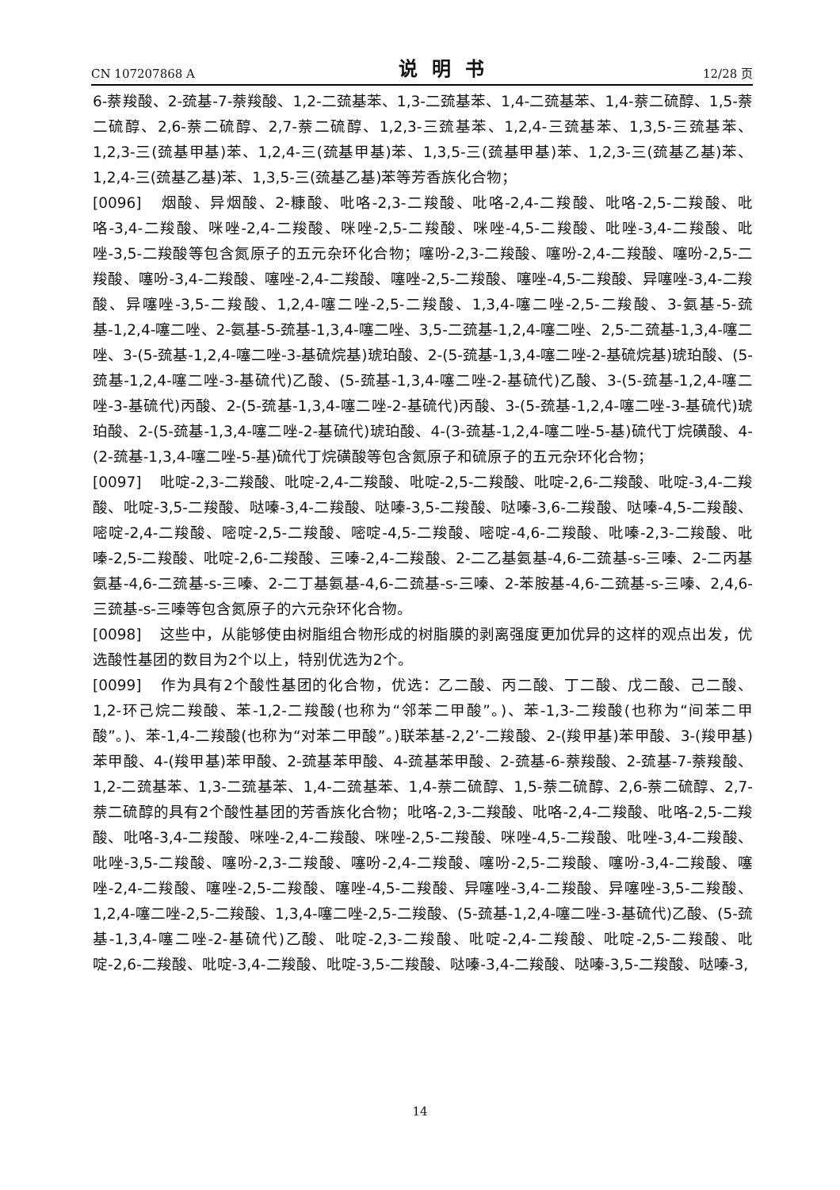CN 107207868 A 说明书 12/28 页
6-萘羧酸、2-巯基-7-萘羧酸、1,2-二巯基苯、1,3-二巯基苯、1,4-二巯基苯、1,4-萘二硫醇、1,5-萘二硫醇、2,6-萘二硫醇、2,7-萘二硫醇、1,2,3-三巯基苯、1,2,4-三巯基苯、1,3,5-三巯基苯、1,2,3-三(巯基甲基)苯、1,2,4-三(巯基甲基)苯、1,3,5-三(巯基甲基)苯、1,2,3-三(巯基乙基)苯、1,2,4-三(巯基乙基)苯、1,3,5-三(巯基乙基)苯等芳香族化合物；
[0096] 烟酸、异烟酸、2-糠酸、吡咯-2,3-二羧酸、吡咯-2,4-二羧酸、吡咯-2,5-二羧酸、吡咯-3,4-二羧酸、咪唑-2,4-二羧酸、咪唑-2,5-二羧酸、咪唑-4,5-二羧酸、吡唑-3,4-二羧酸、吡唑-3,5-二羧酸等包含氮原子的五元杂环化合物；噻吩-2,3-二羧酸、噻吩-2,4-二羧酸、噻吩-2,5-二羧酸、噻吩-3,4-二羧酸、噻唑-2,4-二羧酸、噻唑-2,5-二羧酸、噻唑-4,5-二羧酸、异噻唑-3,4-二羧酸、异噻唑-3,5-二羧酸、1,2,4-噻二唑-2,5-二羧酸、1,3,4-噻二唑-2,5-二羧酸、3-氨基-5-巯基-1,2,4-噻二唑、2-氨基-5-巯基-1,3,4-噻二唑、3,5-二巯基-1,2,4-噻二唑、2,5-二巯基-1,3,4-噻二唑、3-(5-巯基-1,2,4-噻二唑-3-基硫烷基)琥珀酸、2-(5-巯基-1,3,4-噻二唑-2-基硫烷基)琥珀酸、(5-巯基-1,2,4-噻二唑-3-基硫代)乙酸、(5-巯基-1,3,4-噻二唑-2-基硫代)乙酸、3-(5-巯基-1,2,4-噻二唑-3-基硫代)丙酸、2-(5-巯基-1,3,4-噻二唑-2-基硫代)丙酸、3-(5-巯基-1,2,4-噻二唑-3-基硫代)琥珀酸、2-(5-巯基-1,3,4-噻二唑-2-基硫代)琥珀酸、4-(3-巯基-1,2,4-噻二唑-5-基)硫代丁烷磺酸、4-(2-巯基-1,3,4-噻二唑-5-基)硫代丁烷磺酸等包含氮原子和硫原子的五元杂环化合物；
[0097] 吡啶-2,3-二羧酸、吡啶-2,4-二羧酸、吡啶-2,5-二羧酸、吡啶-2,6-二羧酸、吡啶-3,4-二羧酸、吡啶-3,5-二羧酸、哒嗪-3,4-二羧酸、哒嗪-3,5-二羧酸、哒嗪-3,6-二羧酸、哒嗪-4,5-二羧酸、嘧啶-2,4-二羧酸、嘧啶-2,5-二羧酸、嘧啶-4,5-二羧酸、嘧啶-4,6-二羧酸、吡嗪-2,3-二羧酸、吡嗪-2,5-二羧酸、吡啶-2,6-二羧酸、三嗪-2,4-二羧酸、2-二乙基氨基-4,6-二巯基-s-三嗪、2-二丙基氨基-4,6-二巯基-s-三嗪、2-二丁基氨基-4,6-二巯基-s-三嗪、2-苯胺基-4,6-二巯基-s-三嗪、2,4,6-三巯基-s-三嗪等包含氮原子的六元杂环化合物。
[0098] 这些中，从能够使由树脂组合物形成的树脂膜的剥离强度更加优异的这样的观点出发，优选酸性基团的数目为2个以上，特别优选为2个。
[0099] 作为具有2个酸性基团的化合物，优选：乙二酸、丙二酸、丁二酸、戊二酸、己二酸、1,2-环己烷二羧酸、苯-1,2-二羧酸(也称为“邻苯二甲酸”。)、苯-1,3-二羧酸(也称为“间苯二甲酸”。)、苯-1,4-二羧酸(也称为“对苯二甲酸”。)联苯基-2,2’-二羧酸、2-(羧甲基)苯甲酸、3-(羧甲基)苯甲酸、4-(羧甲基)苯甲酸、2-巯基苯甲酸、4-巯基苯甲酸、2-巯基-6-萘羧酸、2-巯基-7-萘羧酸、1,2-二巯基苯、1,3-二巯基苯、1,4-二巯基苯、1,4-萘二硫醇、1,5-萘二硫醇、2,6-萘二硫醇、2,7-萘二硫醇的具有2个酸性基团的芳香族化合物；吡咯-2,3-二羧酸、吡咯-2,4-二羧酸、吡咯-2,5-二羧酸、吡咯-3,4-二羧酸、咪唑-2,4-二羧酸、咪唑-2,5-二羧酸、咪唑-4,5-二羧酸、吡唑-3,4-二羧酸、吡唑-3,5-二羧酸、噻吩-2,3-二羧酸、噻吩-2,4-二羧酸、噻吩-2,5-二羧酸、噻吩-3,4-二羧酸、噻唑-2,4-二羧酸、噻唑-2,5-二羧酸、噻唑-4,5-二羧酸、异噻唑-3,4-二羧酸、异噻唑-3,5-二羧酸、1,2,4-噻二唑-2,5-二羧酸、1,3,4-噻二唑-2,5-二羧酸、(5-巯基-1,2,4-噻二唑-3-基硫代)乙酸、(5-巯基-1,3,4-噻二唑-2-基硫代)乙酸、吡啶-2,3-二羧酸、吡啶-2,4-二羧酸、吡啶-2,5-二羧酸、吡啶-2,6-二羧酸、吡啶-3,4-二羧酸、吡啶-3,5-二羧酸、哒嗪-3,4-二羧酸、哒嗪-3,5-二羧酸、哒嗪-3,
14